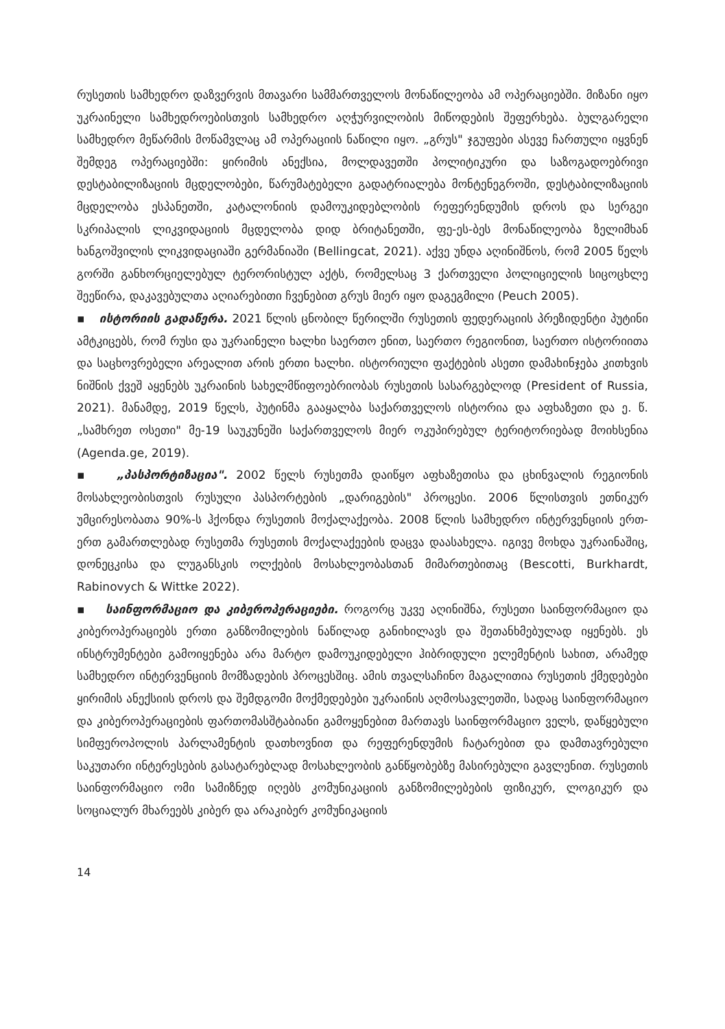რუსეთის სამხედრო დაზვერვის მთავარი სამმართველოს მონაწილეობა ამ ოპერაციებში. მიზანი იყო უკრაინელი სამხედროებისთვის სამხედრო აღჭურვილობის მიწოდების შეფერხება. ბულგარელი სამხედრო მეწარმის მოწამვლაც ამ ოპერაციის ნაწილი იყო. „გრუს" ჯგუფები ასევე ჩართული იყვნენ შემდეგ ოპერაციებში: ყირიმის ანექსია, მოლდავეთში პოლიტიკური და საზოგადოებრივი დესტაბილიზაციის მცდელობები, წარუმატებელი გადატრიალება მონტენეგროში, დესტაბილიზაციის მცდელობა ესპანეთში, კატალონიის დამოუკიდებლობის რეფერენდუმის დროს და სერგეი სკრიპალის ლიკვიდაციის მცდელობა დიდ ბრიტანეთში, ფე-ეს-ბეს მონაწილეობა ზელიმხან ხანგოშვილის ლიკვიდაციაში გერმანიაში (Bellingcat, 2021). აქვე უნდა აღინიშნოს, რომ 2005 წელს გორში განხორციელებულ ტერორისტულ აქტს, რომელსაც 3 ქართველი პოლიციელის სიცოცხლე შეეწირა, დაკავებულთა აღიარებითი ჩვენებით გრუს მიერ იყო დაგეგმილი (Peuch 2005).
▪ ისტორიის გადაწერა. 2021 წლის ცნობილ წერილში რუსეთის ფედერაციის პრეზიდენტი პუტინი ამტკიცებს, რომ რუსი და უკრაინელი ხალხი საერთო ენით, საერთო რეგიონით, საერთო ისტორიითა და საცხოვრებელი არეალით არის ერთი ხალხი. ისტორიული ფაქტების ასეთი დამახინჯება კითხვის ნიშნის ქვეშ აყენებს უკრაინის სახელმწიფოებრიობას რუსეთის სასარგებლოდ (President of Russia, 2021). მანამდე, 2019 წელს, პუტინმა გააყალბა საქართველოს ისტორია და აფხაზეთი და ე. წ. „სამხრეთ ოსეთი" მე-19 საუკუნეში საქართველოს მიერ ოკუპირებულ ტერიტორიებად მოიხსენია (Agenda.ge, 2019).
▪ „პასპორტიზაცია". 2002 წელს რუსეთმა დაიწყო აფხაზეთისა და ცხინვალის რეგიონის მოსახლეობისთვის რუსული პასპორტების „დარიგების" პროცესი. 2006 წლისთვის ეთნიკურ უმცირესობათა 90%-ს ჰქონდა რუსეთის მოქალაქეობა. 2008 წლის სამხედრო ინტერვენციის ერთ-ერთ გამართლებად რუსეთმა რუსეთის მოქალაქეების დაცვა დაასახელა. იგივე მოხდა უკრაინაშიც, დონეცკისა და ლუგანსკის ოლქების მოსახლეობასთან მიმართებითაც (Bescotti, Burkhardt, Rabinovych & Wittke 2022).
▪ საინფორმაციო და კიბეროპერაციები. როგორც უკვე აღინიშნა, რუსეთი საინფორმაციო და კიბეროპერაციებს ერთი განზომილების ნაწილად განიხილავს და შეთანხმებულად იყენებს. ეს ინსტრუმენტები გამოიყენება არა მარტო დამოუკიდებელი ჰიბრიდული ელემენტის სახით, არამედ სამხედრო ინტერვენციის მომზადების პროცესშიც. ამის თვალსაჩინო მაგალითია რუსეთის ქმედებები ყირიმის ანექსიის დროს და შემდგომი მოქმედებები უკრაინის აღმოსავლეთში, სადაც საინფორმაციო და კიბეროპერაციების ფართომასშტაბიანი გამოყენებით მართავს საინფორმაციო ველს, დაწყებული სიმფეროპოლის პარლამენტის დათხოვნით და რეფერენდუმის ჩატარებით და დამთავრებული საკუთარი ინტერესების გასატარებლად მოსახლეობის განწყობებზე მასირებული გავლენით. რუსეთის საინფორმაციო ომი სამიზნედ იღებს კომუნიკაციის განზომილებების ფიზიკურ, ლოგიკურ და სოციალურ მხარეებს კიბერ და არაკიბერ კომუნიკაციის
14